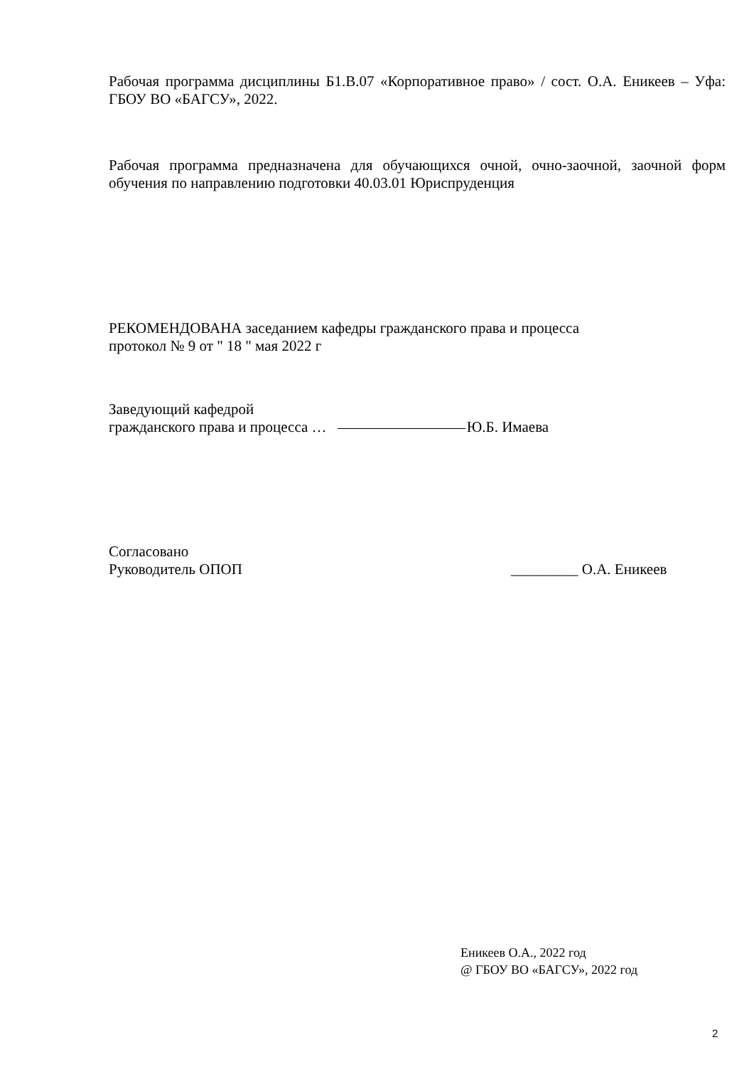Рабочая программа дисциплины Б1.В.07 «Корпоративное право» / сост. О.А. Еникеев – Уфа: ГБОУ ВО «БАГСУ», 2022.
Рабочая программа предназначена для обучающихся очной, очно-заочной, заочной форм обучения по направлению подготовки 40.03.01 Юриспруденция
РЕКОМЕНДОВАНА заседанием кафедры гражданского права и процесса
протокол № 9 от " 18 " мая 2022 г
Заведующий кафедрой
гражданского права и процесса … Ю.Б. Имаева
Согласовано
Руководитель ОПОП _________ О.А. Еникеев
Еникеев О.А., 2022 год
@ ГБОУ ВО «БАГСУ», 2022 год
2